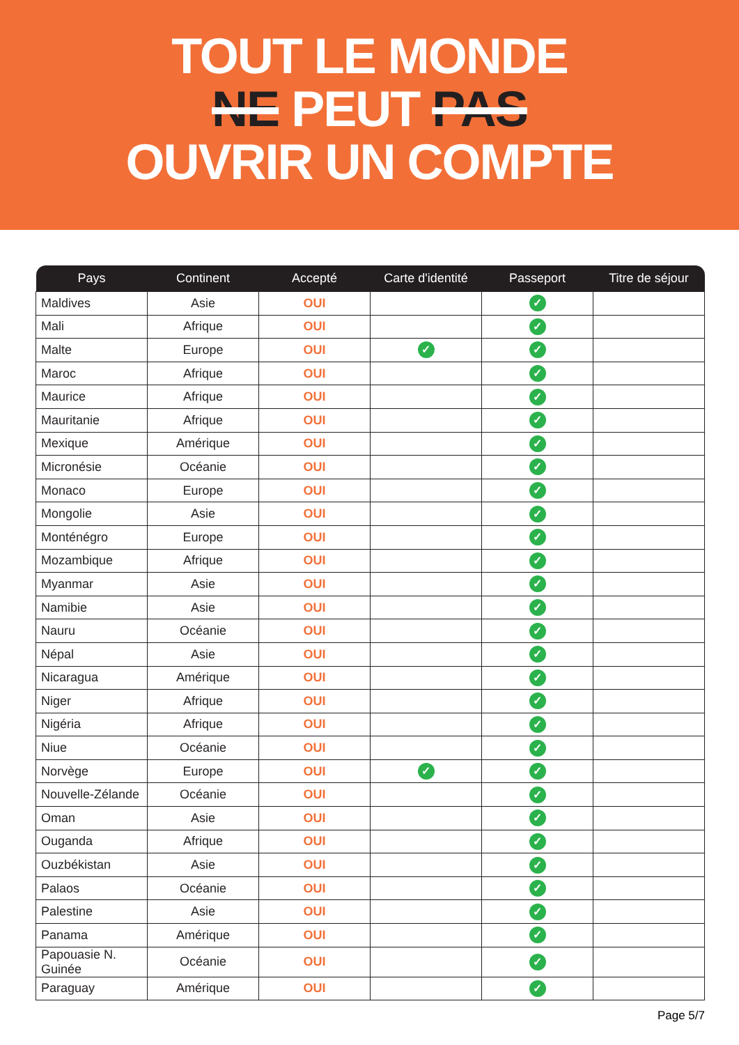TOUT LE MONDE
NE PEUT PAS
OUVRIR UN COMPTE
| Pays | Continent | Accepté | Carte d'identité | Passeport | Titre de séjour |
| --- | --- | --- | --- | --- | --- |
| Maldives | Asie | OUI | | ✓ | |
| Mali | Afrique | OUI | | ✓ | |
| Malte | Europe | OUI | ✓ | ✓ | |
| Maroc | Afrique | OUI | | ✓ | |
| Maurice | Afrique | OUI | | ✓ | |
| Mauritanie | Afrique | OUI | | ✓ | |
| Mexique | Amérique | OUI | | ✓ | |
| Micronésie | Océanie | OUI | | ✓ | |
| Monaco | Europe | OUI | | ✓ | |
| Mongolie | Asie | OUI | | ✓ | |
| Monténégro | Europe | OUI | | ✓ | |
| Mozambique | Afrique | OUI | | ✓ | |
| Myanmar | Asie | OUI | | ✓ | |
| Namibie | Asie | OUI | | ✓ | |
| Nauru | Océanie | OUI | | ✓ | |
| Népal | Asie | OUI | | ✓ | |
| Nicaragua | Amérique | OUI | | ✓ | |
| Niger | Afrique | OUI | | ✓ | |
| Nigéria | Afrique | OUI | | ✓ | |
| Niue | Océanie | OUI | | ✓ | |
| Norvège | Europe | OUI | ✓ | ✓ | |
| Nouvelle-Zélande | Océanie | OUI | | ✓ | |
| Oman | Asie | OUI | | ✓ | |
| Ouganda | Afrique | OUI | | ✓ | |
| Ouzbékistan | Asie | OUI | | ✓ | |
| Palaos | Océanie | OUI | | ✓ | |
| Palestine | Asie | OUI | | ✓ | |
| Panama | Amérique | OUI | | ✓ | |
| Papouasie N. Guinée | Océanie | OUI | | ✓ | |
| Paraguay | Amérique | OUI | | ✓ | |
Page 5/7